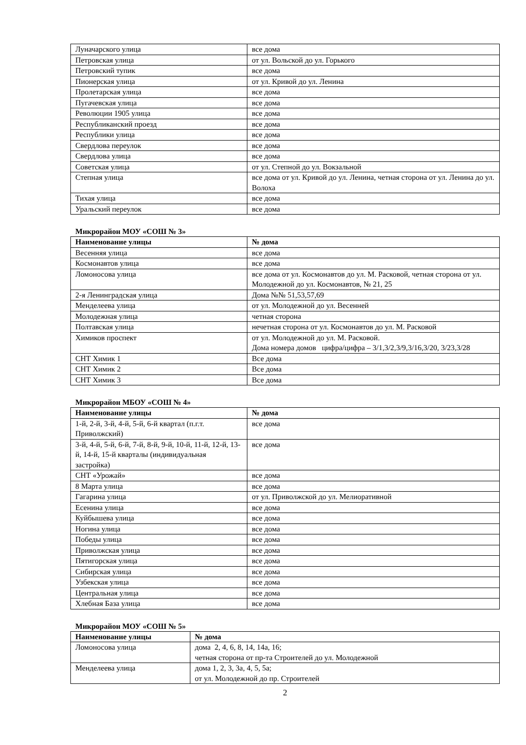| Луначарского улица | все дома |
| Петровская улица | от ул. Вольской до ул. Горького |
| Петровский тупик | все дома |
| Пионерская улица | от ул. Кривой до ул. Ленина |
| Пролетарская улица | все дома |
| Пугачевская улица | все дома |
| Революции 1905 улица | все дома |
| Республиканский проезд | все дома |
| Республики улица | все дома |
| Свердлова переулок | все дома |
| Свердлова улица | все дома |
| Советская улица | от ул. Степной до ул. Вокзальной |
| Степная улица | все дома от ул. Кривой до ул. Ленина, четная сторона от ул. Ленина до ул. Волоха |
| Тихая улица | все дома |
| Уральский переулок | все дома |
Микрорайон МОУ «СОШ № 3»
| Наименование улицы | № дома |
| --- | --- |
| Весенняя улица | все дома |
| Космонавтов улица | все дома |
| Ломоносова улица | все дома от ул. Космонавтов до ул. М. Расковой, четная сторона от ул. Молодежной до ул. Космонавтов, № 21, 25 |
| 2-я Ленинградская улица | Дома №№ 51,53,57,69 |
| Менделеева улица | от ул. Молодежной до ул. Весенней |
| Молодежная улица | четная сторона |
| Полтавская улица | нечетная сторона от ул. Космонавтов до ул. М. Расковой |
| Химиков проспект | от ул. Молодежной до ул. М. Расковой. Дома номера домов цифра/цифра – 3/1,3/2,3/9,3/16,3/20, 3/23,3/28 |
| СНТ Химик 1 | Все дома |
| СНТ Химик 2 | Все дома |
| СНТ Химик 3 | Все дома |
Микрорайон МБОУ «СОШ № 4»
| Наименование улицы | № дома |
| --- | --- |
| 1-й, 2-й, 3-й, 4-й, 5-й, 6-й квартал (п.г.т. Приволжский) | все дома |
| 3-й, 4-й, 5-й, 6-й, 7-й, 8-й, 9-й, 10-й, 11-й, 12-й, 13-й, 14-й, 15-й кварталы (индивидуальная застройка) | все дома |
| СНТ «Урожай» | все дома |
| 8 Марта улица | все дома |
| Гагарина улица | от ул. Приволжской до ул. Мелиоративной |
| Есенина улица | все дома |
| Куйбышева улица | все дома |
| Ногина улица | все дома |
| Победы улица | все дома |
| Приволжская улица | все дома |
| Пятигорская улица | все дома |
| Сибирская улица | все дома |
| Узбекская улица | все дома |
| Центральная улица | все дома |
| Хлебная База улица | все дома |
Микрорайон МОУ «СОШ № 5»
| Наименование улицы | № дома |
| --- | --- |
| Ломоносова улица | дома 2, 4, 6, 8, 14, 14а, 16; четная сторона от пр-та Строителей до ул. Молодежной |
| Менделеева улица | дома 1, 2, 3, 3а, 4, 5, 5а; от ул. Молодежной до пр. Строителей |
2